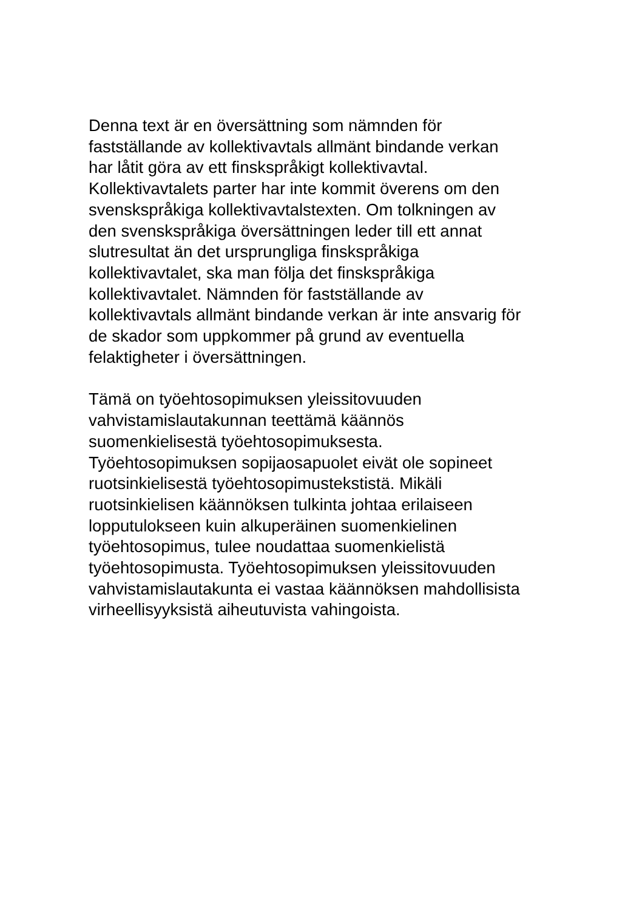Denna text är en översättning som nämnden för
fastställande av kollektivavtals allmänt bindande verkan
har låtit göra av ett finskspråkigt kollektivavtal.
Kollektivavtalets parter har inte kommit överens om den
svenskspråkiga kollektivavtalstexten. Om tolkningen av
den svenskspråkiga översättningen leder till ett annat
slutresultat än det ursprungliga finskspråkiga
kollektivavtalet, ska man följa det finskspråkiga
kollektivavtalet. Nämnden för fastställande av
kollektivavtals allmänt bindande verkan är inte ansvarig för
de skador som uppkommer på grund av eventuella
felaktigheter i översättningen.
Tämä on työehtosopimuksen yleissitovuuden
vahvistamislautakunnan teettämä käännös
suomenkielisestä työehtosopimuksesta.
Työehtosopimuksen sopijaosapuolet eivät ole sopineet
ruotsinkielisestä työehtosopimustekstistä. Mikäli
ruotsinkielisen käännöksen tulkinta johtaa erilaiseen
lopputulokseen kuin alkuperäinen suomenkielinen
työehtosopimus, tulee noudattaa suomenkielistä
työehtosopimusta. Työehtosopimuksen yleissitovuuden
vahvistamislautakunta ei vastaa käännöksen mahdollisista
virheellisyyksistä aiheutuvista vahingoista.